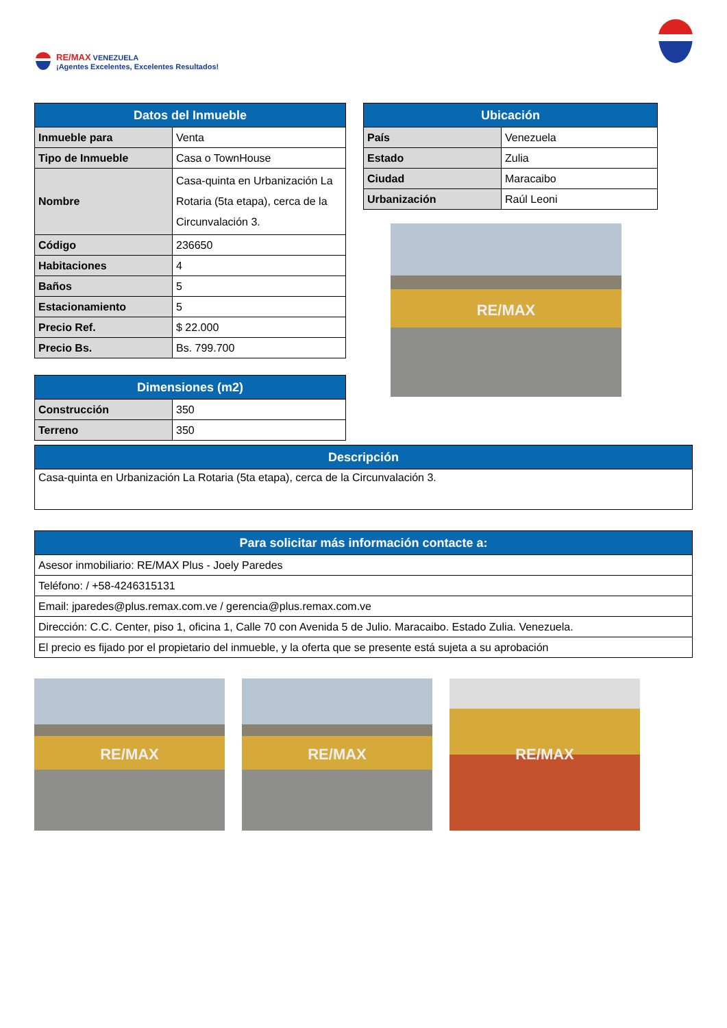RE/MAX VENEZUELA
¡Agentes Excelentes, Excelentes Resultados!
| Datos del Inmueble | |
| --- | --- |
| Inmueble para | Venta |
| Tipo de Inmueble | Casa o TownHouse |
| Nombre | Casa-quinta en Urbanización La Rotaria (5ta etapa), cerca de la Circunvalación 3. |
| Código | 236650 |
| Habitaciones | 4 |
| Baños | 5 |
| Estacionamiento | 5 |
| Precio Ref. | $ 22.000 |
| Precio Bs. | Bs. 799.700 |
| Dimensiones (m2) | |
| --- | --- |
| Construcción | 350 |
| Terreno | 350 |
| Ubicación | |
| --- | --- |
| País | Venezuela |
| Estado | Zulia |
| Ciudad | Maracaibo |
| Urbanización | Raúl Leoni |
RE/MAX
| Descripción |
| --- |
| Casa-quinta en Urbanización La Rotaria (5ta etapa), cerca de la Circunvalación 3. |
| Para solicitar más información contacte a: |
| --- |
| Asesor inmobiliario: RE/MAX Plus - Joely Paredes |
| Teléfono: / +58-4246315131 |
| Email: jparedes@plus.remax.com.ve / gerencia@plus.remax.com.ve |
| Dirección: C.C. Center, piso 1, oficina 1, Calle 70 con Avenida 5 de Julio. Maracaibo. Estado Zulia. Venezuela. |
| El precio es fijado por el propietario del inmueble, y la oferta que se presente está sujeta a su aprobación |
RE/MAX RE/MAX RE/MAX